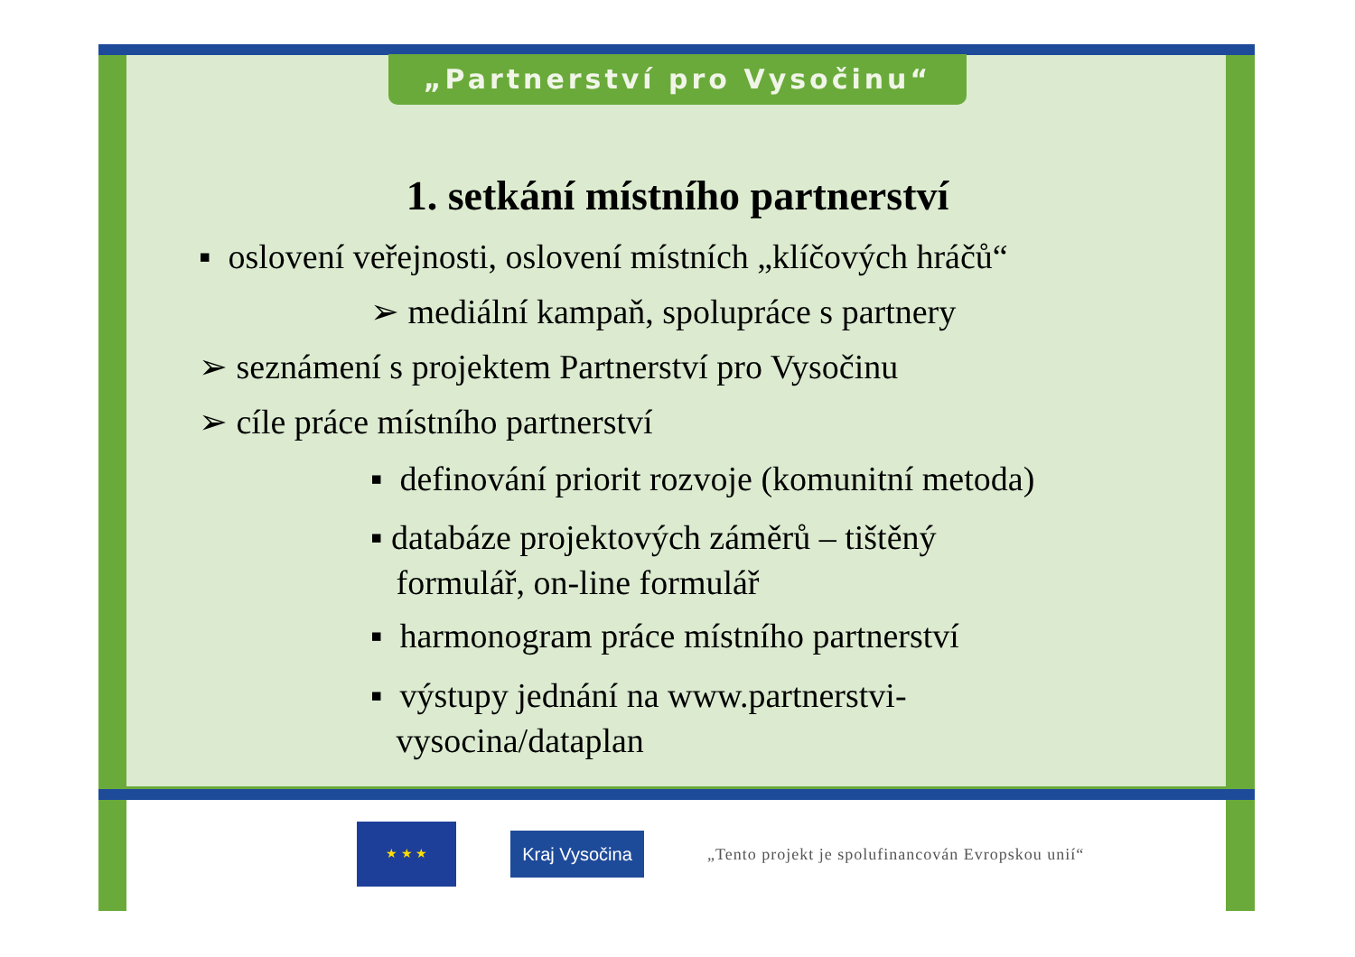„Partnerství pro Vysočinu“
1. setkání místního partnerství
▪ oslovení veřejnosti, oslovení místních „klíčových hráčů“
➢ mediální kampaň, spolupráce s partnery
➢ seznámení s projektem Partnerství pro Vysočinu
➢ cíle práce místního partnerství
▪ definování priorit rozvoje (komunitní metoda)
▪ databáze projektových záměrů – tištěný
formulář, on-line formulář
▪ harmonogram práce místního partnerství
▪ výstupy jednání na www.partnerstvi-
vysocina/dataplan
★ ★ ★
Kraj Vysočina
„Tento projekt je spolufinancován Evropskou unií“